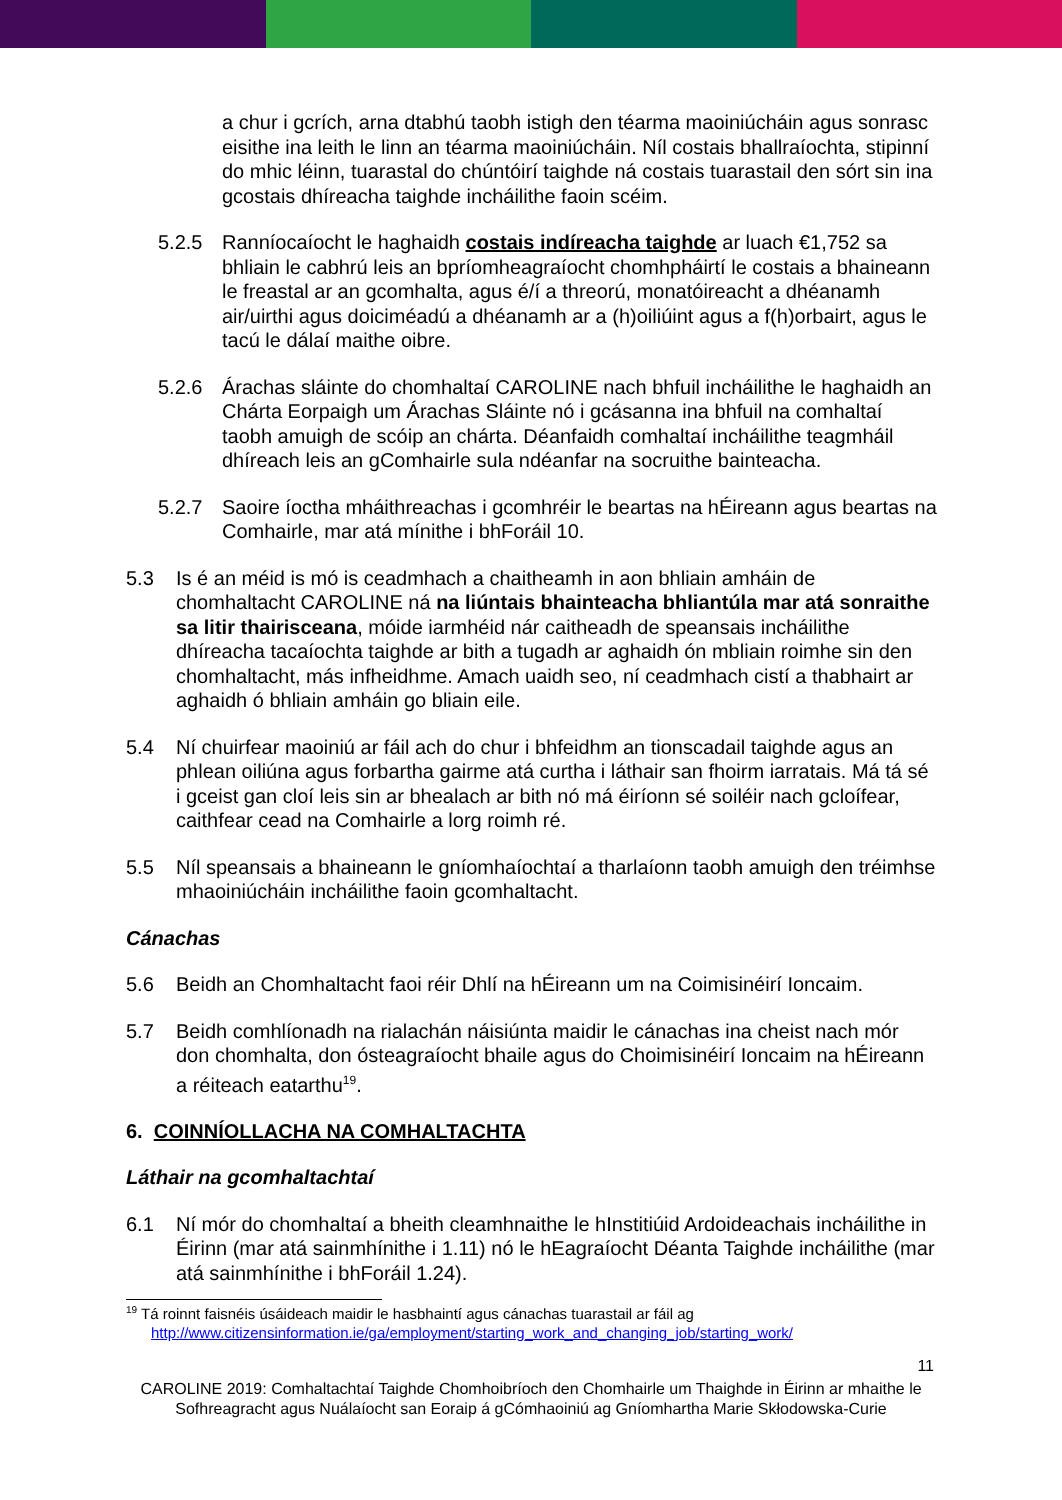a chur i gcrích, arna dtabhú taobh istigh den téarma maoiniúcháin agus sonrasc eisithe ina leith le linn an téarma maoiniúcháin. Níl costais bhallraíochta, stipinní do mhic léinn, tuarastal do chúntóirí taighde ná costais tuarastail den sórt sin ina gcostais dhíreacha taighde incháilithe faoin scéim.
5.2.5 Ranníocaíocht le haghaidh costais indíreacha taighde ar luach €1,752 sa bhliain le cabhrú leis an bpríomheagraíocht chomhpháirtí le costais a bhaineann le freastal ar an gcomhalta, agus é/í a threorú, monatóireacht a dhéanamh air/uirthi agus doiciméadú a dhéanamh ar a (h)oiliúint agus a f(h)orbairt, agus le tacú le dálaí maithe oibre.
5.2.6 Árachas sláinte do chomhaltaí CAROLINE nach bhfuil incháilithe le haghaidh an Chárta Eorpaigh um Árachas Sláinte nó i gcásanna ina bhfuil na comhaltaí taobh amuigh de scóip an chárta. Déanfaidh comhaltaí incháilithe teagmháil dhíreach leis an gComhairle sula ndéanfar na socruithe bainteacha.
5.2.7 Saoire íoctha mháithreachas i gcomhréir le beartas na hÉireann agus beartas na Comhairle, mar atá mínithe i bhForáil 10.
5.3 Is é an méid is mó is ceadmhach a chaitheamh in aon bhliain amháin de chomhaltacht CAROLINE ná na liúntais bhainteacha bhliantúla mar atá sonraithe sa litir thairisceana, móide iarmhéid nár caitheadh de speansais incháilithe dhíreacha tacaíochta taighde ar bith a tugadh ar aghaidh ón mbliain roimhe sin den chomhaltacht, más infheidhme. Amach uaidh seo, ní ceadmhach cistí a thabhairt ar aghaidh ó bhliain amháin go bliain eile.
5.4 Ní chuirfear maoiniú ar fáil ach do chur i bhfeidhm an tionscadail taighde agus an phlean oiliúna agus forbartha gairme atá curtha i láthair san fhoirm iarratais. Má tá sé i gceist gan cloí leis sin ar bhealach ar bith nó má éiríonn sé soiléir nach gcloífear, caithfear cead na Comhairle a lorg roimh ré.
5.5 Níl speansais a bhaineann le gníomhaíochtaí a tharlaíonn taobh amuigh den tréimhse mhaoiniúcháin incháilithe faoin gcomhaltacht.
Cánachas
5.6 Beidh an Chomhaltacht faoi réir Dhlí na hÉireann um na Coimisinéirí Ioncaim.
5.7 Beidh comhlíonadh na rialachán náisiúnta maidir le cánachas ina cheist nach mór don chomhalta, don ósteagraíocht bhaile agus do Choimisinéirí Ioncaim na hÉireann a réiteach eatarthu<sup>19</sup>.
6. COINNÍOLLACHA NA COMHALTACHTA
Láthair na gcomhaltachtaí
6.1 Ní mór do chomhaltaí a bheith cleamhnaithe le hInstitiúid Ardoideachais incháilithe in Éirinn (mar atá sainmhínithe i 1.11) nó le hEagraíocht Déanta Taighde incháilithe (mar atá sainmhínithe i bhForáil 1.24).
<sup>19</sup> Tá roinnt faisnéis úsáideach maidir le hasbhaintí agus cánachas tuarastail ar fáil ag
http://www.citizensinformation.ie/ga/employment/starting_work_and_changing_job/starting_work/
11
CAROLINE 2019: Comhaltachtaí Taighde Chomhoibríoch den Chomhairle um Thaighde in Éirinn ar mhaithe le Sofhreagracht agus Nuálaíocht san Eoraip á gCómhaoiniú ag Gníomhartha Marie Skłodowska-Curie